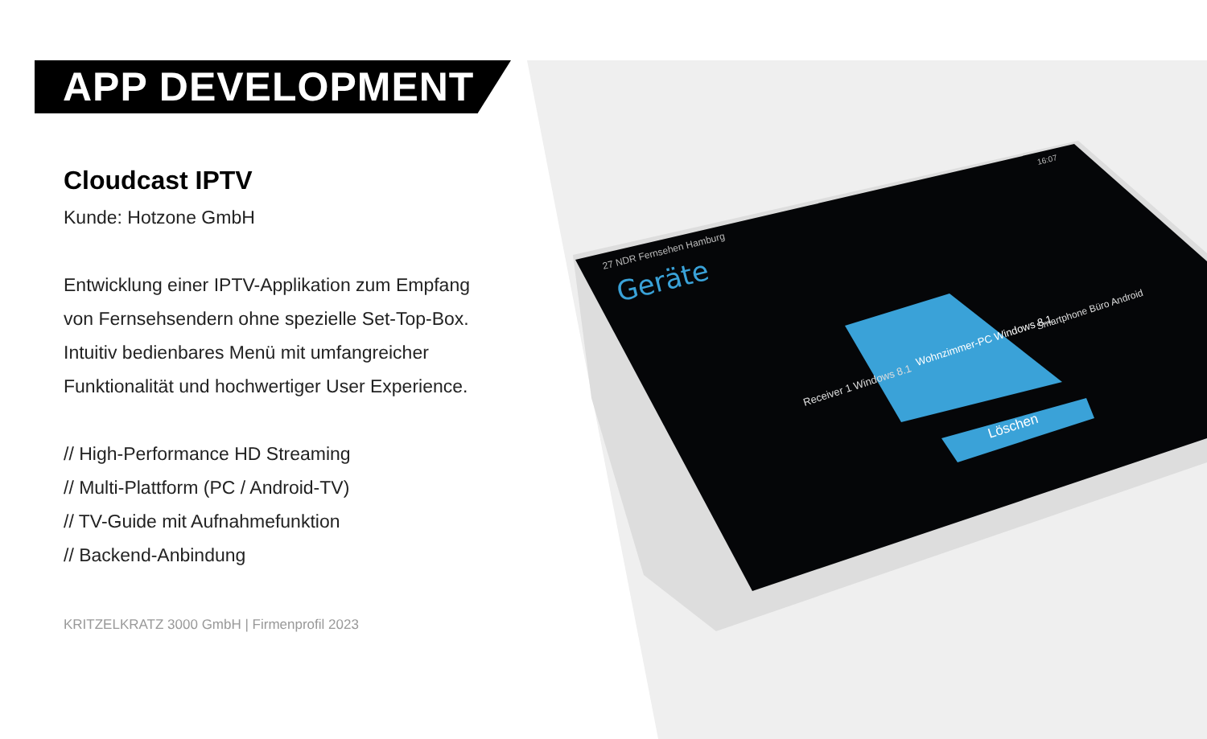Geräte
27 NDR Fernsehen Hamburg
16:07
Receiver 1 Windows 8.1
Wohnzimmer-PC Windows 8.1
Smartphone Büro Android
Löschen
APP DEVELOPMENT
Cloudcast IPTV
Kunde: Hotzone GmbH
Entwicklung einer IPTV-Applikation zum Empfang
von Fernsehsendern ohne spezielle Set-Top-Box.
Intuitiv bedienbares Menü mit umfangreicher
Funktionalität und hochwertiger User Experience.
// High-Performance HD Streaming
// Multi-Plattform (PC / Android-TV)
// TV-Guide mit Aufnahmefunktion
// Backend-Anbindung
KRITZELKRATZ 3000 GmbH | Firmenprofil 2023